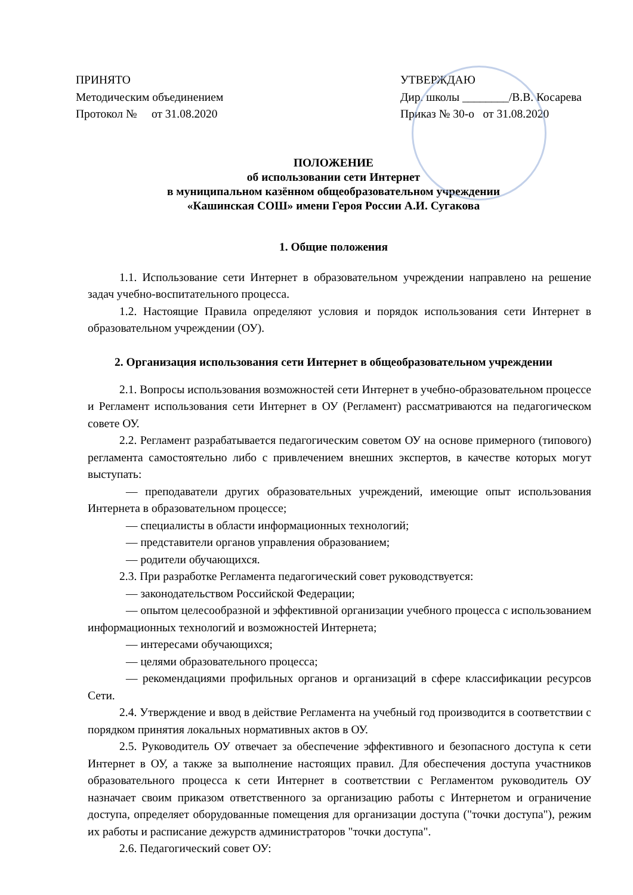ПРИНЯТО
Методическим объединением
Протокол № от 31.08.2020
УТВЕРЖДАЮ
Дир. школы ________/В.В. Косарева
Приказ № 30-о от 31.08.2020
ПОЛОЖЕНИЕ
об использовании сети Интернет
в муниципальном казённом общеобразовательном учреждении
«Кашинская СОШ» имени Героя России А.И. Сугакова
1. Общие положения
1.1. Использование сети Интернет в образовательном учреждении направлено на решение задач учебно-воспитательного процесса.
1.2. Настоящие Правила определяют условия и порядок использования сети Интернет в образовательном учреждении (ОУ).
2. Организация использования сети Интернет в общеобразовательном учреждении
2.1. Вопросы использования возможностей сети Интернет в учебно-образовательном процессе и Регламент использования сети Интернет в ОУ (Регламент) рассматриваются на педагогическом совете ОУ.
2.2. Регламент разрабатывается педагогическим советом ОУ на основе примерного (типового) регламента самостоятельно либо с привлечением внешних экспертов, в качестве которых могут выступать:
— преподаватели других образовательных учреждений, имеющие опыт использования Интернета в образовательном процессе;
— специалисты в области информационных технологий;
— представители органов управления образованием;
— родители обучающихся.
2.3. При разработке Регламента педагогический совет руководствуется:
— законодательством Российской Федерации;
— опытом целесообразной и эффективной организации учебного процесса с использованием информационных технологий и возможностей Интернета;
— интересами обучающихся;
— целями образовательного процесса;
— рекомендациями профильных органов и организаций в сфере классификации ресурсов Сети.
2.4. Утверждение и ввод в действие Регламента на учебный год производится в соответствии с порядком принятия локальных нормативных актов в ОУ.
2.5. Руководитель ОУ отвечает за обеспечение эффективного и безопасного доступа к сети Интернет в ОУ, а также за выполнение настоящих правил. Для обеспечения доступа участников образовательного процесса к сети Интернет в соответствии с Регламентом руководитель ОУ назначает своим приказом ответственного за организацию работы с Интернетом и ограничение доступа, определяет оборудованные помещения для организации доступа ("точки доступа"), режим их работы и расписание дежурств администраторов "точки доступа".
2.6. Педагогический совет ОУ: